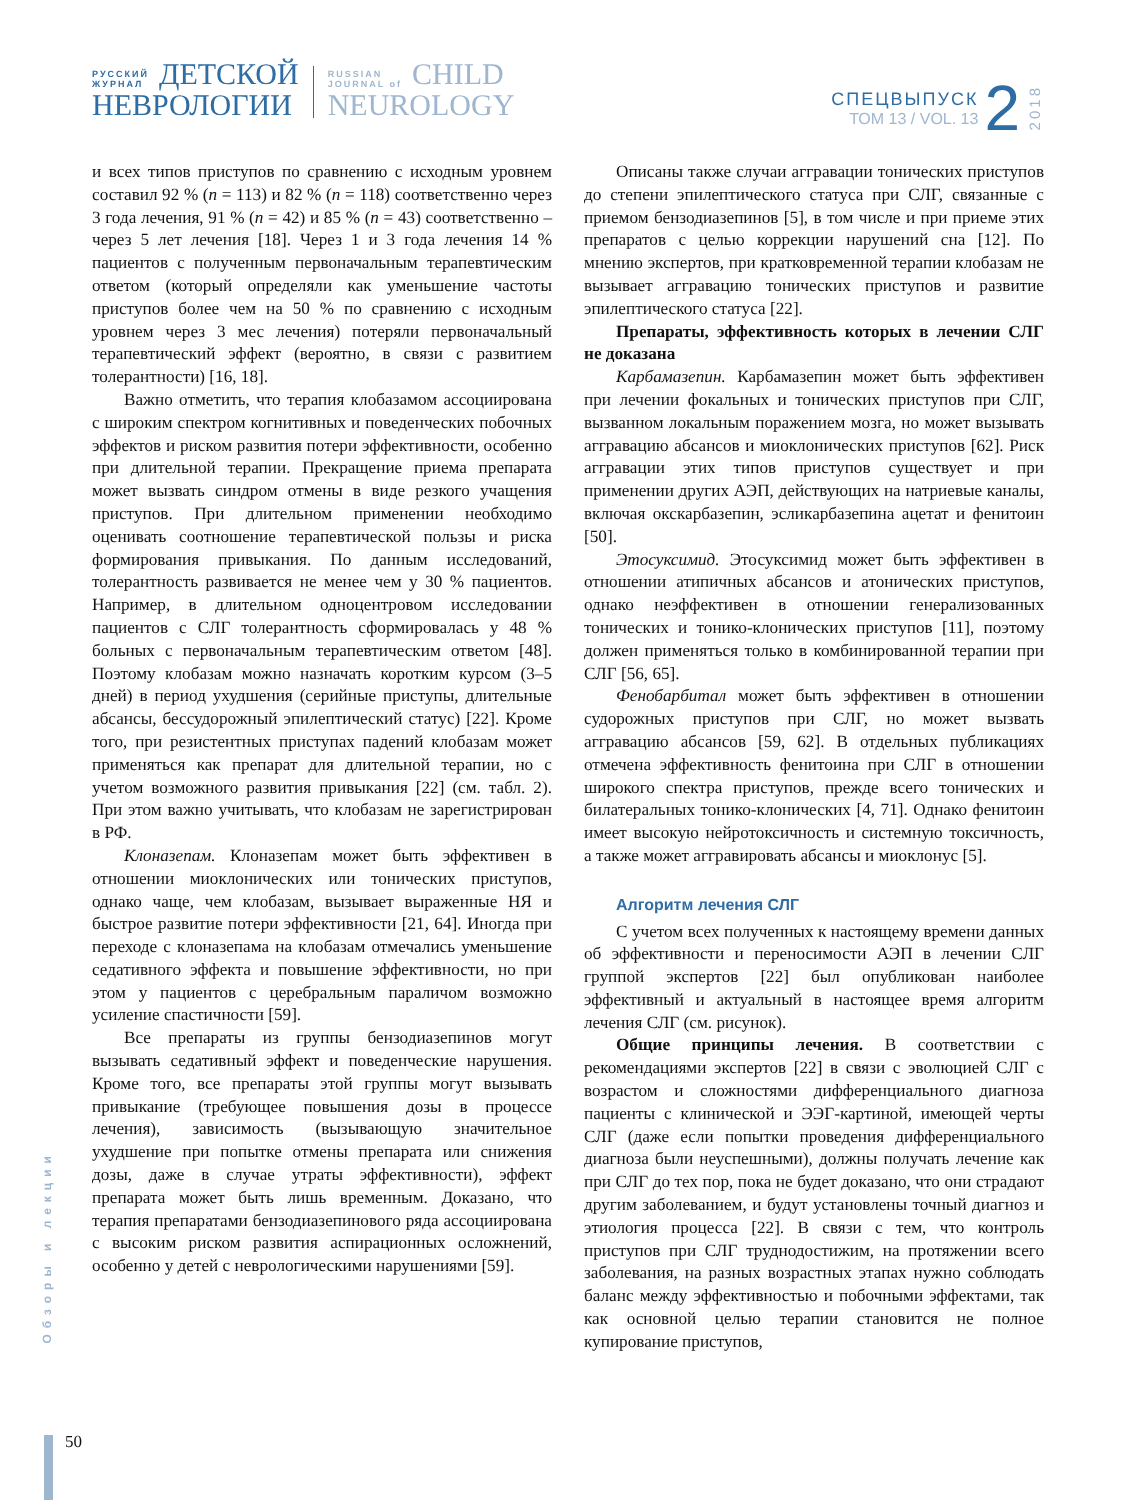РУССКИЙ
ЖУРНАЛ
ДЕТСКОЙ
НЕВРОЛОГИИ
RUSSIAN
JOURNAL of
CHILD
NEUROLOGY
СПЕЦВЫПУСК
ТОМ 13 / VOL. 13
2
2018
и всех типов приступов по сравнению с исходным уровнем составил 92 % (n = 113) и 82 % (n = 118) соответственно через 3 года лечения, 91 % (n = 42) и 85 % (n = 43) соответственно – через 5 лет лечения [18]. Через 1 и 3 года лечения 14 % пациентов с полученным первоначальным терапевтическим ответом (который определяли как уменьшение частоты приступов более чем на 50 % по сравнению с исходным уровнем через 3 мес лечения) потеряли первоначальный терапевтический эффект (вероятно, в связи с развитием толерантности) [16, 18].
Важно отметить, что терапия клобазамом ассоциирована с широким спектром когнитивных и поведенческих побочных эффектов и риском развития потери эффективности, особенно при длительной терапии. Прекращение приема препарата может вызвать синдром отмены в виде резкого учащения приступов. При длительном применении необходимо оценивать соотношение терапевтической пользы и риска формирования привыкания. По данным исследований, толерантность развивается не менее чем у 30 % пациентов. Например, в длительном одноцентровом исследовании пациентов с СЛГ толерантность сформировалась у 48 % больных с первоначальным терапевтическим ответом [48]. Поэтому клобазам можно назначать коротким курсом (3–5 дней) в период ухудшения (серийные приступы, длительные абсансы, бессудорожный эпилептический статус) [22]. Кроме того, при резистентных приступах падений клобазам может применяться как препарат для длительной терапии, но с учетом возможного развития привыкания [22] (см. табл. 2). При этом важно учитывать, что клобазам не зарегистрирован в РФ.
Клоназепам. Клоназепам может быть эффективен в отношении миоклонических или тонических приступов, однако чаще, чем клобазам, вызывает выраженные НЯ и быстрое развитие потери эффективности [21, 64]. Иногда при переходе с клоназепама на клобазам отмечались уменьшение седативного эффекта и повышение эффективности, но при этом у пациентов с церебральным параличом возможно усиление спастичности [59].
Все препараты из группы бензодиазепинов могут вызывать седативный эффект и поведенческие нарушения. Кроме того, все препараты этой группы могут вызывать привыкание (требующее повышения дозы в процессе лечения), зависимость (вызывающую значительное ухудшение при попытке отмены препарата или снижения дозы, даже в случае утраты эффективности), эффект препарата может быть лишь временным. Доказано, что терапия препаратами бензодиазепинового ряда ассоциирована с высоким риском развития аспирационных осложнений, особенно у детей с неврологическими нарушениями [59].
Описаны также случаи аггравации тонических приступов до степени эпилептического статуса при СЛГ, связанные с приемом бензодиазепинов [5], в том числе и при приеме этих препаратов с целью коррекции нарушений сна [12]. По мнению экспертов, при кратковременной терапии клобазам не вызывает аггравацию тонических приступов и развитие эпилептического статуса [22].
Препараты, эффективность которых в лечении СЛГ не доказана
Карбамазепин. Карбамазепин может быть эффективен при лечении фокальных и тонических приступов при СЛГ, вызванном локальным поражением мозга, но может вызывать аггравацию абсансов и миоклонических приступов [62]. Риск аггравации этих типов приступов существует и при применении других АЭП, действующих на натриевые каналы, включая окскарбазепин, эсликарбазепина ацетат и фенитоин [50].
Этосуксимид. Этосуксимид может быть эффективен в отношении атипичных абсансов и атонических приступов, однако неэффективен в отношении генерализованных тонических и тонико-клонических приступов [11], поэтому должен применяться только в комбинированной терапии при СЛГ [56, 65].
Фенобарбитал может быть эффективен в отношении судорожных приступов при СЛГ, но может вызвать аггравацию абсансов [59, 62]. В отдельных публикациях отмечена эффективность фенитоина при СЛГ в отношении широкого спектра приступов, прежде всего тонических и билатеральных тонико-клонических [4, 71]. Однако фенитоин имеет высокую нейротоксичность и системную токсичность, а также может аггравировать абсансы и миоклонус [5].
Алгоритм лечения СЛГ
С учетом всех полученных к настоящему времени данных об эффективности и переносимости АЭП в лечении СЛГ группой экспертов [22] был опубликован наиболее эффективный и актуальный в настоящее время алгоритм лечения СЛГ (см. рисунок).
Общие принципы лечения. В соответствии с рекомендациями экспертов [22] в связи с эволюцией СЛГ с возрастом и сложностями дифференциального диагноза пациенты с клинической и ЭЭГ-картиной, имеющей черты СЛГ (даже если попытки проведения дифференциального диагноза были неуспешными), должны получать лечение как при СЛГ до тех пор, пока не будет доказано, что они страдают другим заболеванием, и будут установлены точный диагноз и этиология процесса [22]. В связи с тем, что контроль приступов при СЛГ труднодостижим, на протяжении всего заболевания, на разных возрастных этапах нужно соблюдать баланс между эффективностью и побочными эффектами, так как основной целью терапии становится не полное купирование приступов,
Обзоры и лекции
50